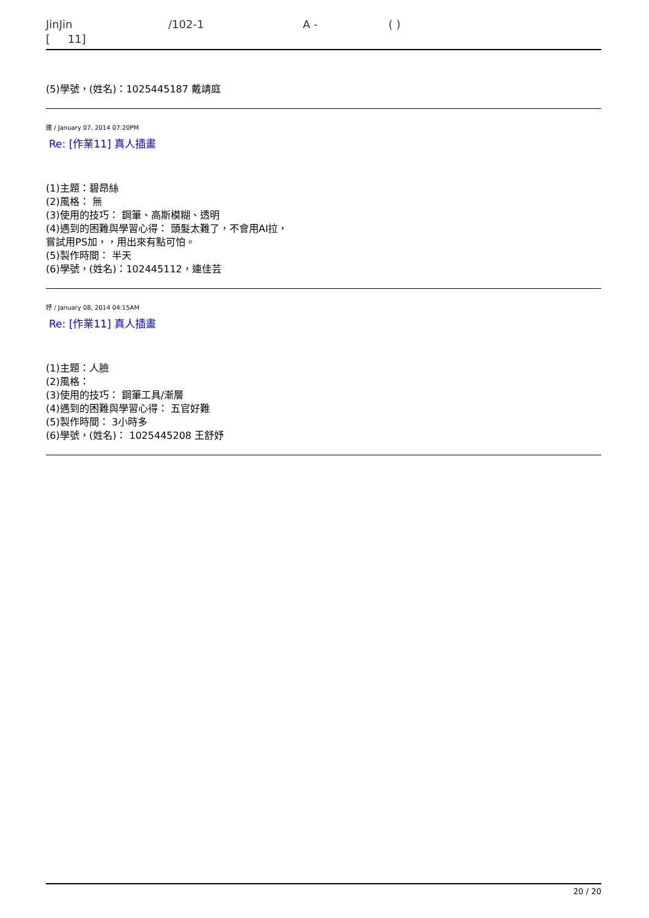JinJin /102-1 A - ( )
[ 11]
(5)學號，(姓名)：1025445187 戴靖庭
連 / January 07, 2014 07:20PM
Re: [作業11] 真人插畫
(1)主題：碧昂絲
(2)風格： 無
(3)使用的技巧： 鋼筆、高斯模糊、透明
(4)遇到的困難與學習心得： 頭髮太難了，不會用AI拉，
嘗試用PS加，，用出來有點可怕。
(5)製作時間： 半天
(6)學號，(姓名)：102445112，連佳芸
妤 / January 08, 2014 04:15AM
Re: [作業11] 真人插畫
(1)主題：人臉
(2)風格：
(3)使用的技巧： 鋼筆工具/漸層
(4)遇到的困難與學習心得： 五官好難
(5)製作時間： 3小時多
(6)學號，(姓名)： 1025445208 王舒妤
20 / 20